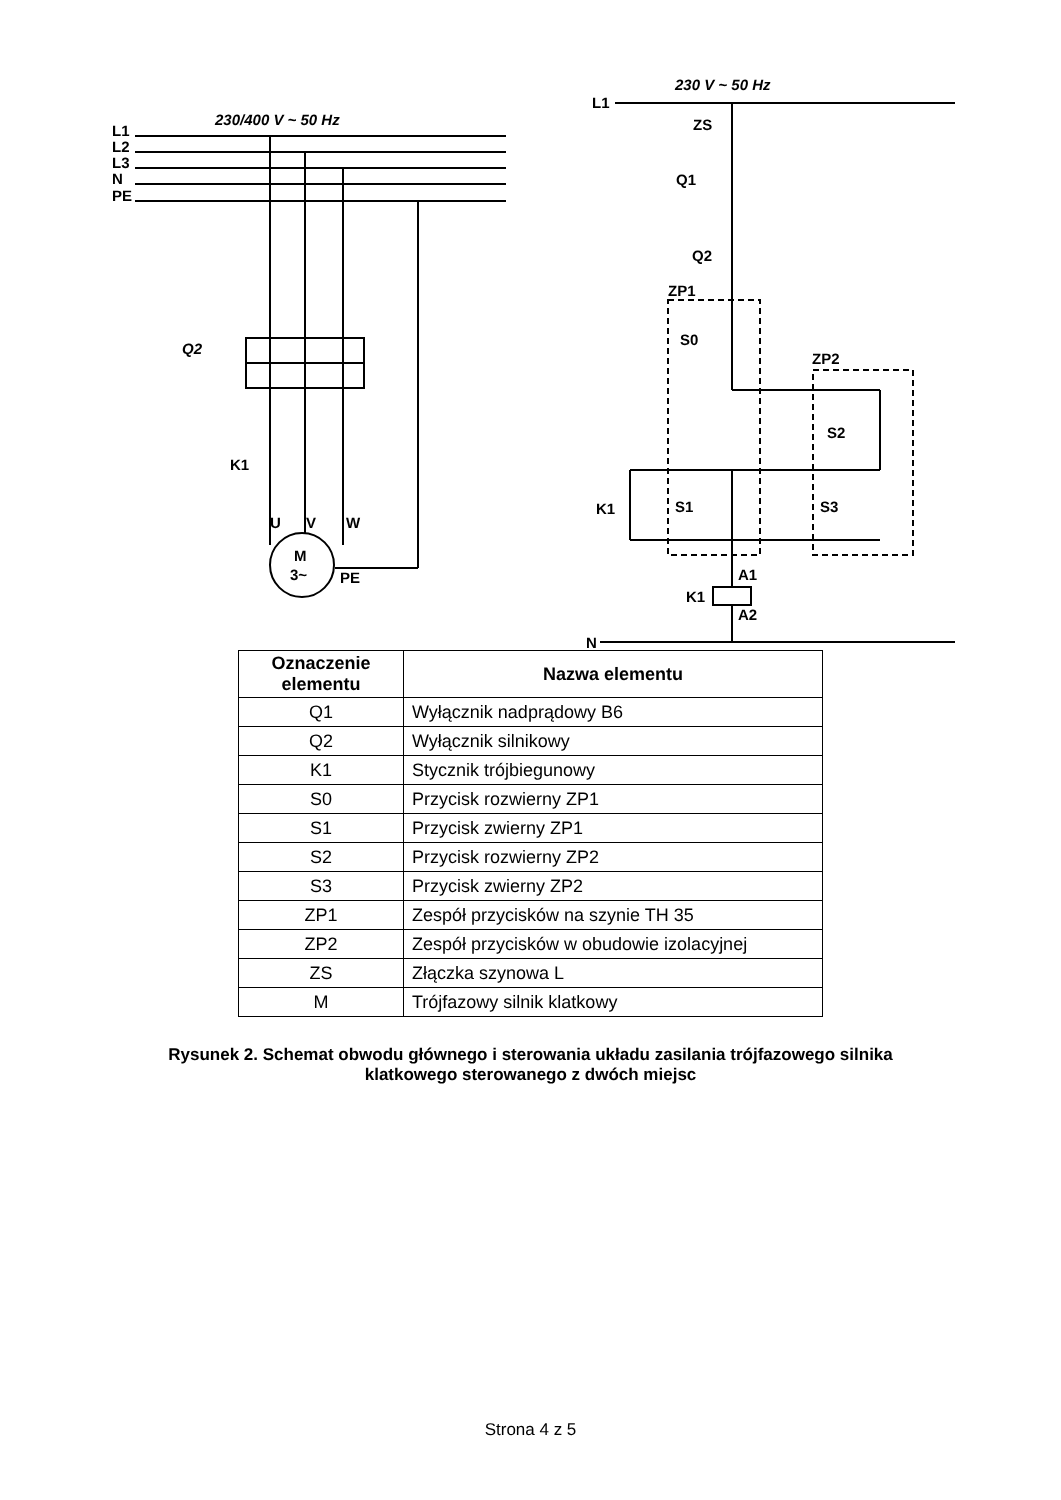L1
L2
L3
N
PE
230/400 V ~ 50 Hz
Q2
K1
M
3~
PE
U
V
W
230 V ~ 50 Hz
L1
ZS
Q1
Q2
ZP1
S0
ZP2
S2
K1
S1
S3
K1
A1
A2
N
| Oznaczenie elementu | Nazwa elementu |
| --- | --- |
| Q1 | Wyłącznik nadprądowy B6 |
| Q2 | Wyłącznik silnikowy |
| K1 | Stycznik trójbiegunowy |
| S0 | Przycisk rozwierny ZP1 |
| S1 | Przycisk zwierny ZP1 |
| S2 | Przycisk rozwierny ZP2 |
| S3 | Przycisk zwierny ZP2 |
| ZP1 | Zespół przycisków na szynie TH 35 |
| ZP2 | Zespół przycisków w obudowie izolacyjnej |
| ZS | Złączka szynowa L |
| M | Trójfazowy silnik klatkowy |
Rysunek 2. Schemat obwodu głównego i sterowania układu zasilania trójfazowego silnika
klatkowego sterowanego z dwóch miejsc
Strona 4 z 5